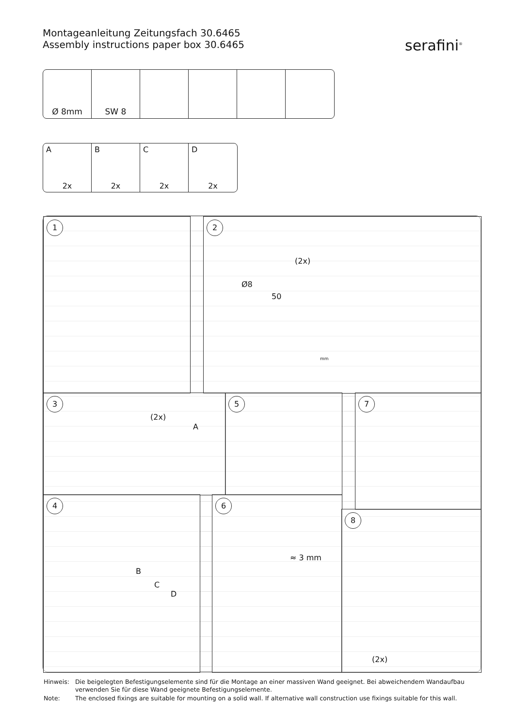Montageanleitung Zeitungsfach 30.6465
Assembly instructions paper box 30.6465
serafini<sup>®</sup>
Ø 8mm SW 8
A
2x
B
2x
C
2x
D
2x
1 2
(2x)
Ø8
50
mm
3
(2x)
A
5 7
4
B
C
D
6
≈ 3 mm
8
(2x)
| Hinweis: | Die beigelegten Befestigungselemente sind für die Montage an einer massiven Wand geeignet. Bei abweichendem Wandaufbau verwenden Sie für diese Wand geeignete Befestigungselemente. |
| Note: | The enclosed fixings are suitable for mounting on a solid wall. If alternative wall construction use fixings suitable for this wall. |